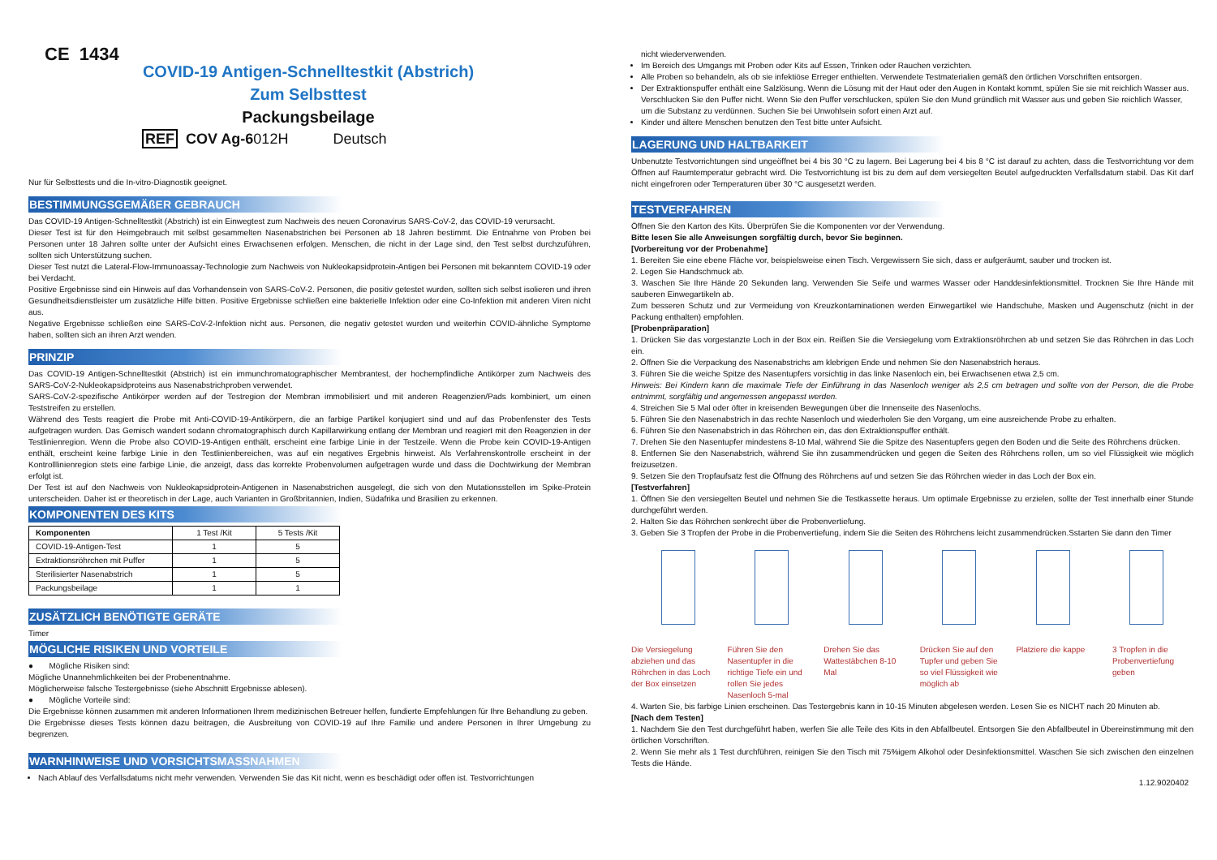CE 1434
COVID-19 Antigen-Schnelltestkit (Abstrich)
Zum Selbsttest
Packungsbeilage
REF COV Ag-6012H Deutsch
Nur für Selbsttests und die In-vitro-Diagnostik geeignet.
BESTIMMUNGSGEMÄßER GEBRAUCH
Das COVID-19 Antigen-Schnelltestkit (Abstrich) ist ein Einwegtest zum Nachweis des neuen Coronavirus SARS-CoV-2, das COVID-19 verursacht.
Dieser Test ist für den Heimgebrauch mit selbst gesammelten Nasenabstrichen bei Personen ab 18 Jahren bestimmt. Die Entnahme von Proben bei Personen unter 18 Jahren sollte unter der Aufsicht eines Erwachsenen erfolgen. Menschen, die nicht in der Lage sind, den Test selbst durchzuführen, sollten sich Unterstützung suchen.
Dieser Test nutzt die Lateral-Flow-Immunoassay-Technologie zum Nachweis von Nukleokapsidprotein-Antigen bei Personen mit bekanntem COVID-19 oder bei Verdacht.
Positive Ergebnisse sind ein Hinweis auf das Vorhandensein von SARS-CoV-2. Personen, die positiv getestet wurden, sollten sich selbst isolieren und ihren Gesundheitsdienstleister um zusätzliche Hilfe bitten. Positive Ergebnisse schließen eine bakterielle Infektion oder eine Co-Infektion mit anderen Viren nicht aus.
Negative Ergebnisse schließen eine SARS-CoV-2-Infektion nicht aus. Personen, die negativ getestet wurden und weiterhin COVID-ähnliche Symptome haben, sollten sich an ihren Arzt wenden.
PRINZIP
Das COVID-19 Antigen-Schnelltestkit (Abstrich) ist ein immunchromatographischer Membrantest, der hochempfindliche Antikörper zum Nachweis des SARS-CoV-2-Nukleokapsidproteins aus Nasenabstrichproben verwendet.
SARS-CoV-2-spezifische Antikörper werden auf der Testregion der Membran immobilisiert und mit anderen Reagenzien/Pads kombiniert, um einen Teststreifen zu erstellen.
Während des Tests reagiert die Probe mit Anti-COVID-19-Antikörpern, die an farbige Partikel konjugiert sind und auf das Probenfenster des Tests aufgetragen wurden. Das Gemisch wandert sodann chromatographisch durch Kapillarwirkung entlang der Membran und reagiert mit den Reagenzien in der Testlinienregion. Wenn die Probe also COVID-19-Antigen enthält, erscheint eine farbige Linie in der Testzeile. Wenn die Probe kein COVID-19-Antigen enthält, erscheint keine farbige Linie in den Testlinienbereichen, was auf ein negatives Ergebnis hinweist. Als Verfahrenskontrolle erscheint in der Kontrolllinienregion stets eine farbige Linie, die anzeigt, dass das korrekte Probenvolumen aufgetragen wurde und dass die Dochtwirkung der Membran erfolgt ist.
Der Test ist auf den Nachweis von Nukleokapsidprotein-Antigenen in Nasenabstrichen ausgelegt, die sich von den Mutationsstellen im Spike-Protein unterscheiden. Daher ist er theoretisch in der Lage, auch Varianten in Großbritannien, Indien, Südafrika und Brasilien zu erkennen.
KOMPONENTEN DES KITS
| Komponenten | 1 Test /Kit | 5 Tests /Kit |
| --- | --- | --- |
| COVID-19-Antigen-Test | 1 | 5 |
| Extraktionsröhrchen mit Puffer | 1 | 5 |
| Sterilisierter Nasenabstrich | 1 | 5 |
| Packungsbeilage | 1 | 1 |
ZUSÄTZLICH BENÖTIGTE GERÄTE
Timer
MÖGLICHE RISIKEN UND VORTEILE
● Mögliche Risiken sind:
Mögliche Unannehmlichkeiten bei der Probenentnahme.
Möglicherweise falsche Testergebnisse (siehe Abschnitt Ergebnisse ablesen).
● Mögliche Vorteile sind:
Die Ergebnisse können zusammen mit anderen Informationen Ihrem medizinischen Betreuer helfen, fundierte Empfehlungen für Ihre Behandlung zu geben.
Die Ergebnisse dieses Tests können dazu beitragen, die Ausbreitung von COVID-19 auf Ihre Familie und andere Personen in Ihrer Umgebung zu begrenzen.
WARNHINWEISE UND VORSICHTSMASSNAHMEN
Nach Ablauf des Verfallsdatums nicht mehr verwenden. Verwenden Sie das Kit nicht, wenn es beschädigt oder offen ist. Testvorrichtungen
nicht wiederverwenden.
Im Bereich des Umgangs mit Proben oder Kits auf Essen, Trinken oder Rauchen verzichten.
Alle Proben so behandeln, als ob sie infektiöse Erreger enthielten. Verwendete Testmaterialien gemäß den örtlichen Vorschriften entsorgen.
Der Extraktionspuffer enthält eine Salzlösung. Wenn die Lösung mit der Haut oder den Augen in Kontakt kommt, spülen Sie sie mit reichlich Wasser aus. Verschlucken Sie den Puffer nicht. Wenn Sie den Puffer verschlucken, spülen Sie den Mund gründlich mit Wasser aus und geben Sie reichlich Wasser, um die Substanz zu verdünnen. Suchen Sie bei Unwohlsein sofort einen Arzt auf.
Kinder und ältere Menschen benutzen den Test bitte unter Aufsicht.
LAGERUNG UND HALTBARKEIT
Unbenutzte Testvorrichtungen sind ungeöffnet bei 4 bis 30 °C zu lagern. Bei Lagerung bei 4 bis 8 °C ist darauf zu achten, dass die Testvorrichtung vor dem Öffnen auf Raumtemperatur gebracht wird. Die Testvorrichtung ist bis zu dem auf dem versiegelten Beutel aufgedruckten Verfallsdatum stabil. Das Kit darf nicht eingefroren oder Temperaturen über 30 °C ausgesetzt werden.
TESTVERFAHREN
Öffnen Sie den Karton des Kits. Überprüfen Sie die Komponenten vor der Verwendung.
Bitte lesen Sie alle Anweisungen sorgfältig durch, bevor Sie beginnen.
[Vorbereitung vor der Probenahme]
1. Bereiten Sie eine ebene Fläche vor, beispielsweise einen Tisch. Vergewissern Sie sich, dass er aufgeräumt, sauber und trocken ist.
2. Legen Sie Handschmuck ab.
3. Waschen Sie Ihre Hände 20 Sekunden lang. Verwenden Sie Seife und warmes Wasser oder Handdesinfektionsmittel. Trocknen Sie Ihre Hände mit sauberen Einwegartikeln ab.
Zum besseren Schutz und zur Vermeidung von Kreuzkontaminationen werden Einwegartikel wie Handschuhe, Masken und Augenschutz (nicht in der Packung enthalten) empfohlen.
[Probenpräparation]
1. Drücken Sie das vorgestanzte Loch in der Box ein. Reißen Sie die Versiegelung vom Extraktionsröhrchen ab und setzen Sie das Röhrchen in das Loch ein.
2. Öffnen Sie die Verpackung des Nasenabstrichs am klebrigen Ende und nehmen Sie den Nasenabstrich heraus.
3. Führen Sie die weiche Spitze des Nasentupfers vorsichtig in das linke Nasenloch ein, bei Erwachsenen etwa 2,5 cm.
Hinweis: Bei Kindern kann die maximale Tiefe der Einführung in das Nasenloch weniger als 2,5 cm betragen und sollte von der Person, die die Probe entnimmt, sorgfältig und angemessen angepasst werden.
4. Streichen Sie 5 Mal oder öfter in kreisenden Bewegungen über die Innenseite des Nasenlochs.
5. Führen Sie den Nasenabstrich in das rechte Nasenloch und wiederholen Sie den Vorgang, um eine ausreichende Probe zu erhalten.
6. Führen Sie den Nasenabstrich in das Röhrchen ein, das den Extraktionspuffer enthält.
7. Drehen Sie den Nasentupfer mindestens 8-10 Mal, während Sie die Spitze des Nasentupfers gegen den Boden und die Seite des Röhrchens drücken.
8. Entfernen Sie den Nasenabstrich, während Sie ihn zusammendrücken und gegen die Seiten des Röhrchens rollen, um so viel Flüssigkeit wie möglich freizusetzen.
9. Setzen Sie den Tropfaufsatz fest die Öffnung des Röhrchens auf und setzen Sie das Röhrchen wieder in das Loch der Box ein.
[Testverfahren]
1. Öffnen Sie den versiegelten Beutel und nehmen Sie die Testkassette heraus. Um optimale Ergebnisse zu erzielen, sollte der Test innerhalb einer Stunde durchgeführt werden.
2. Halten Sie das Röhrchen senkrecht über die Probenvertiefung.
3. Geben Sie 3 Tropfen der Probe in die Probenvertiefung, indem Sie die Seiten des Röhrchens leicht zusammendrücken.Sstarten Sie dann den Timer
Die Versiegelung abziehen und das Röhrchen in das Loch der Box einsetzen
Führen Sie den Nasentupfer in die richtige Tiefe ein und rollen Sie jedes Nasenloch 5-mal
Drehen Sie das Wattestäbchen 8-10 Mal
Drücken Sie auf den Tupfer und geben Sie so viel Flüssigkeit wie möglich ab
Platziere die kappe
3 Tropfen in die Probenvertiefung geben
4. Warten Sie, bis farbige Linien erscheinen. Das Testergebnis kann in 10-15 Minuten abgelesen werden. Lesen Sie es NICHT nach 20 Minuten ab.
[Nach dem Testen]
1. Nachdem Sie den Test durchgeführt haben, werfen Sie alle Teile des Kits in den Abfallbeutel. Entsorgen Sie den Abfallbeutel in Übereinstimmung mit den örtlichen Vorschriften.
2. Wenn Sie mehr als 1 Test durchführen, reinigen Sie den Tisch mit 75%igem Alkohol oder Desinfektionsmittel. Waschen Sie sich zwischen den einzelnen Tests die Hände.
1.12.9020402